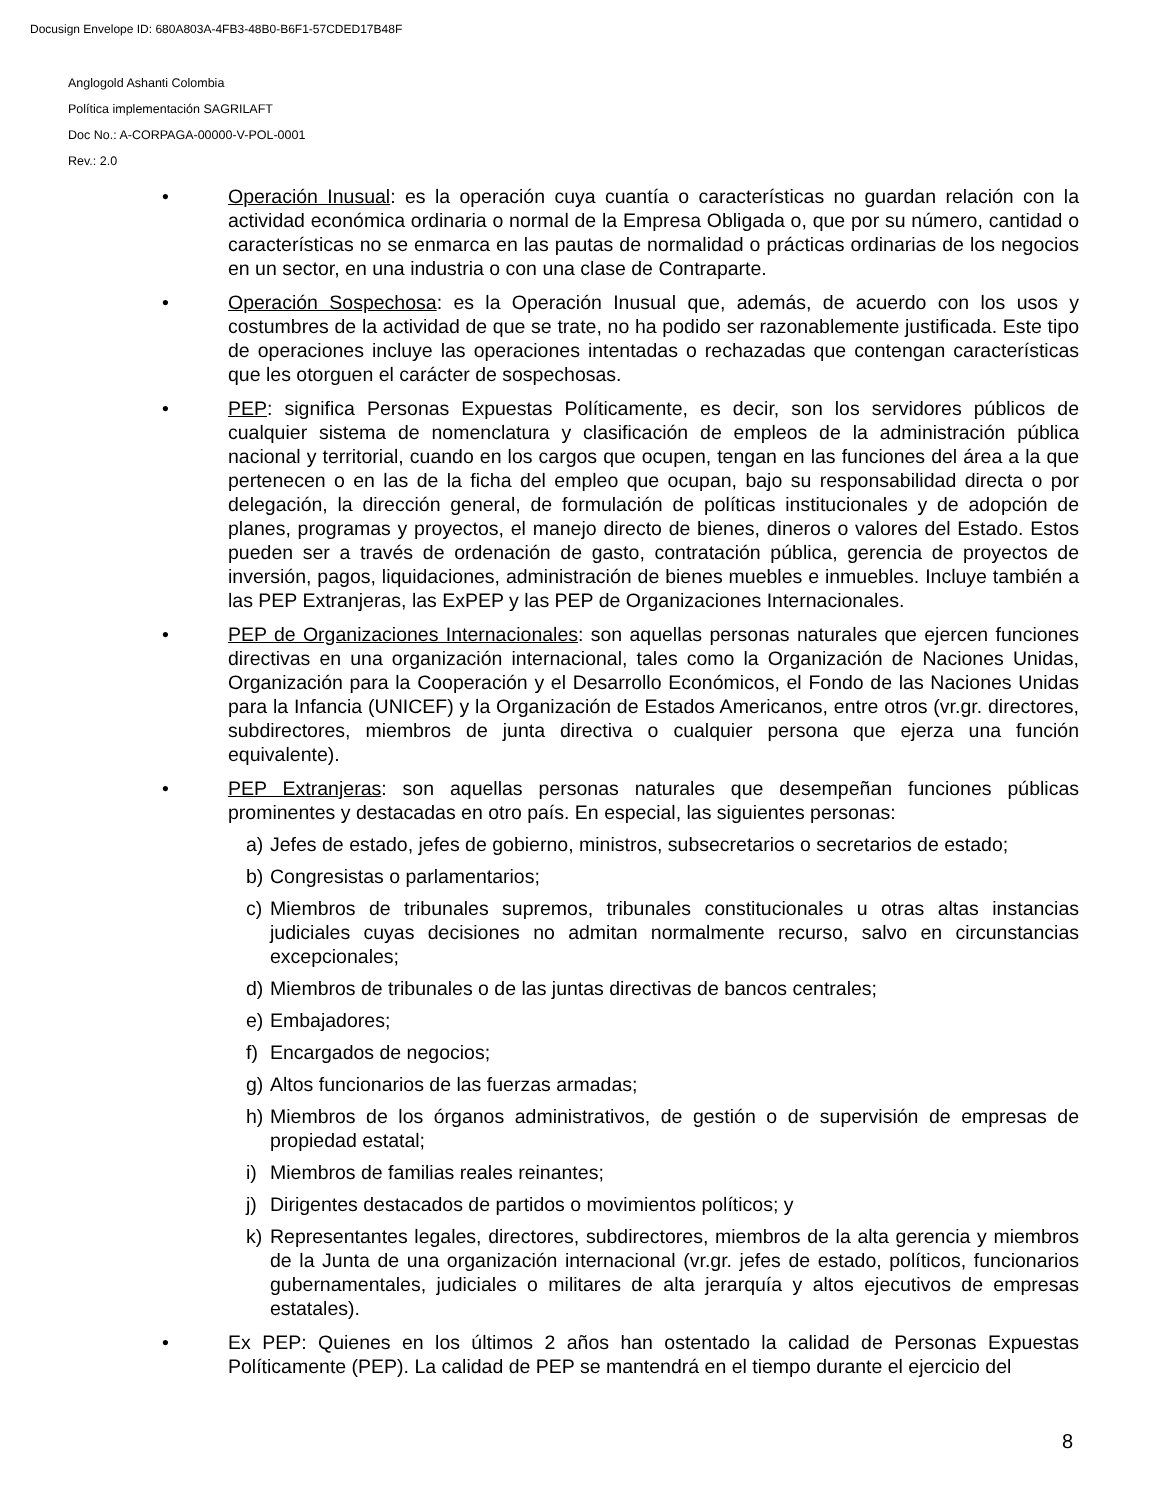Docusign Envelope ID: 680A803A-4FB3-48B0-B6F1-57CDED17B48F
Anglogold Ashanti Colombia
Política implementación SAGRILAFT
Doc No.: A-CORPAGA-00000-V-POL-0001
Rev.: 2.0
• Operación Inusual: es la operación cuya cuantía o características no guardan relación con la actividad económica ordinaria o normal de la Empresa Obligada o, que por su número, cantidad o características no se enmarca en las pautas de normalidad o prácticas ordinarias de los negocios en un sector, en una industria o con una clase de Contraparte.
• Operación Sospechosa: es la Operación Inusual que, además, de acuerdo con los usos y costumbres de la actividad de que se trate, no ha podido ser razonablemente justificada. Este tipo de operaciones incluye las operaciones intentadas o rechazadas que contengan características que les otorguen el carácter de sospechosas.
• PEP: significa Personas Expuestas Políticamente, es decir, son los servidores públicos de cualquier sistema de nomenclatura y clasificación de empleos de la administración pública nacional y territorial, cuando en los cargos que ocupen, tengan en las funciones del área a la que pertenecen o en las de la ficha del empleo que ocupan, bajo su responsabilidad directa o por delegación, la dirección general, de formulación de políticas institucionales y de adopción de planes, programas y proyectos, el manejo directo de bienes, dineros o valores del Estado. Estos pueden ser a través de ordenación de gasto, contratación pública, gerencia de proyectos de inversión, pagos, liquidaciones, administración de bienes muebles e inmuebles. Incluye también a las PEP Extranjeras, las ExPEP y las PEP de Organizaciones Internacionales.
• PEP de Organizaciones Internacionales: son aquellas personas naturales que ejercen funciones directivas en una organización internacional, tales como la Organización de Naciones Unidas, Organización para la Cooperación y el Desarrollo Económicos, el Fondo de las Naciones Unidas para la Infancia (UNICEF) y la Organización de Estados Americanos, entre otros (vr.gr. directores, subdirectores, miembros de junta directiva o cualquier persona que ejerza una función equivalente).
• PEP Extranjeras: son aquellas personas naturales que desempeñan funciones públicas prominentes y destacadas en otro país. En especial, las siguientes personas:
a) Jefes de estado, jefes de gobierno, ministros, subsecretarios o secretarios de estado;
b) Congresistas o parlamentarios;
c) Miembros de tribunales supremos, tribunales constitucionales u otras altas instancias judiciales cuyas decisiones no admitan normalmente recurso, salvo en circunstancias excepcionales;
d) Miembros de tribunales o de las juntas directivas de bancos centrales;
e) Embajadores;
f) Encargados de negocios;
g) Altos funcionarios de las fuerzas armadas;
h) Miembros de los órganos administrativos, de gestión o de supervisión de empresas de propiedad estatal;
i) Miembros de familias reales reinantes;
j) Dirigentes destacados de partidos o movimientos políticos; y
k) Representantes legales, directores, subdirectores, miembros de la alta gerencia y miembros de la Junta de una organización internacional (vr.gr. jefes de estado, políticos, funcionarios gubernamentales, judiciales o militares de alta jerarquía y altos ejecutivos de empresas estatales).
• Ex PEP: Quienes en los últimos 2 años han ostentado la calidad de Personas Expuestas Políticamente (PEP). La calidad de PEP se mantendrá en el tiempo durante el ejercicio del
8